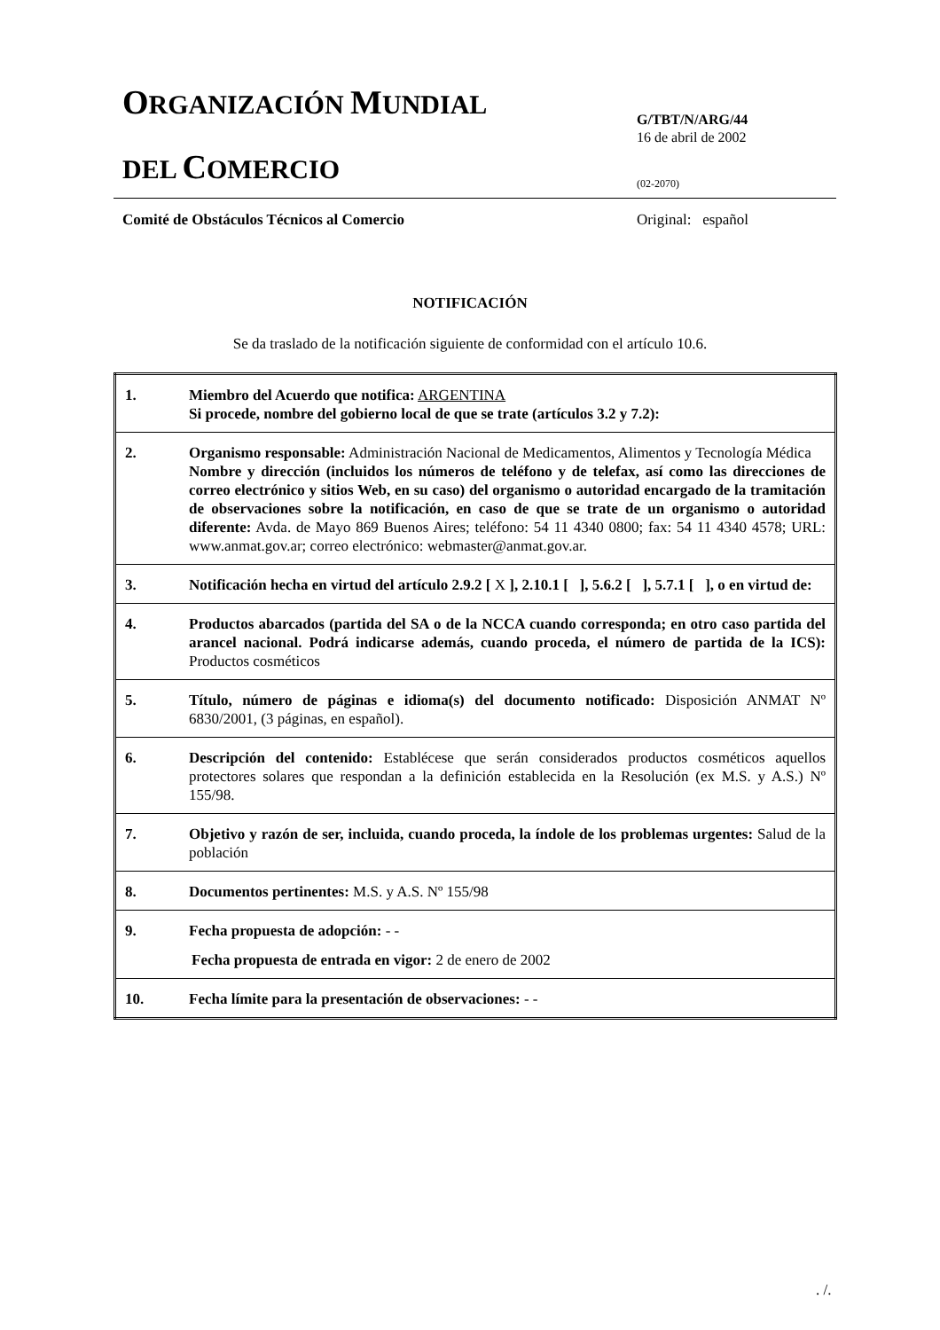ORGANIZACIÓN MUNDIAL
DEL COMERCIO
G/TBT/N/ARG/44
16 de abril de 2002
(02-2070)
Comité de Obstáculos Técnicos al Comercio
Original: español
NOTIFICACIÓN
Se da traslado de la notificación siguiente de conformidad con el artículo 10.6.
| 1. | Miembro del Acuerdo que notifica: ARGENTINA Si procede, nombre del gobierno local de que se trate (artículos 3.2 y 7.2): |
| 2. | Organismo responsable: Administración Nacional de Medicamentos, Alimentos y Tecnología Médica Nombre y dirección (incluidos los números de teléfono y de telefax, así como las direcciones de correo electrónico y sitios Web, en su caso) del organismo o autoridad encargado de la tramitación de observaciones sobre la notificación, en caso de que se trate de un organismo o autoridad diferente: Avda. de Mayo 869 Buenos Aires; teléfono: 54 11 4340 0800; fax: 54 11 4340 4578; URL: www.anmat.gov.ar; correo electrónico: webmaster@anmat.gov.ar. |
| 3. | Notificación hecha en virtud del artículo 2.9.2 [ X ], 2.10.1 [ ], 5.6.2 [ ], 5.7.1 [ ], o en virtud de: |
| 4. | Productos abarcados (partida del SA o de la NCCA cuando corresponda; en otro caso partida del arancel nacional. Podrá indicarse además, cuando proceda, el número de partida de la ICS): Productos cosméticos |
| 5. | Título, número de páginas e idioma(s) del documento notificado: Disposición ANMAT Nº 6830/2001, (3 páginas, en español). |
| 6. | Descripción del contenido: Establécese que serán considerados productos cosméticos aquellos protectores solares que respondan a la definición establecida en la Resolución (ex M.S. y A.S.) Nº 155/98. |
| 7. | Objetivo y razón de ser, incluida, cuando proceda, la índole de los problemas urgentes: Salud de la población |
| 8. | Documentos pertinentes: M.S. y A.S. Nº 155/98 |
| 9. | Fecha propuesta de adopción: - - Fecha propuesta de entrada en vigor: 2 de enero de 2002 |
| 10. | Fecha límite para la presentación de observaciones: - - |
. /.